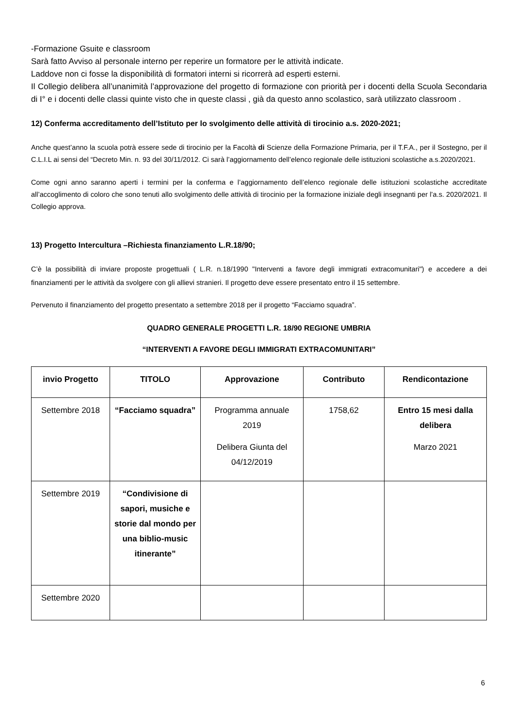-Formazione Gsuite e classroom
Sarà fatto Avviso al personale interno per reperire un formatore per le attività indicate.
Laddove non ci fosse la disponibilità di formatori interni si ricorrerà ad esperti esterni.
Il Collegio delibera all’unanimità l’approvazione del progetto di formazione con priorità per i docenti della Scuola Secondaria di I° e i docenti delle classi quinte visto che in queste classi , già da questo anno scolastico, sarà utilizzato classroom .
12) Conferma accreditamento dell’Istituto per lo svolgimento delle attività di tirocinio a.s. 2020-2021;
Anche quest’anno la scuola potrà essere sede di tirocinio per la Facoltà di Scienze della Formazione Primaria, per il T.F.A., per il Sostegno, per il C.L.I.L ai sensi del “Decreto Min. n. 93 del 30/11/2012. Ci sarà l’aggiornamento dell’elenco regionale delle istituzioni scolastiche a.s.2020/2021.
Come ogni anno saranno aperti i termini per la conferma e l’aggiornamento dell’elenco regionale delle istituzioni scolastiche accreditate all’accoglimento di coloro che sono tenuti allo svolgimento delle attività di tirocinio per la formazione iniziale degli insegnanti per l’a.s. 2020/2021. Il Collegio approva.
13) Progetto Intercultura –Richiesta finanziamento L.R.18/90;
C’è la possibilità di inviare proposte progettuali ( L.R. n.18/1990 "Interventi a favore degli immigrati extracomunitari") e accedere a dei finanziamenti per le attività da svolgere con gli allievi stranieri. Il progetto deve essere presentato entro il 15 settembre.
Pervenuto il finanziamento del progetto presentato a settembre 2018 per il progetto “Facciamo squadra”.
QUADRO GENERALE PROGETTI L.R. 18/90 REGIONE UMBRIA
“INTERVENTI A FAVORE DEGLI IMMIGRATI EXTRACOMUNITARI”
| invio Progetto | TITOLO | Approvazione | Contributo | Rendicontazione |
| --- | --- | --- | --- | --- |
| Settembre 2018 | “Facciamo squadra” | Programma annuale 2019 Delibera Giunta del 04/12/2019 | 1758,62 | Entro 15 mesi dalla delibera Marzo 2021 |
| Settembre 2019 | “Condivisione di sapori, musiche e storie dal mondo per una biblio-music itinerante” | | | |
| Settembre 2020 | | | | |
6